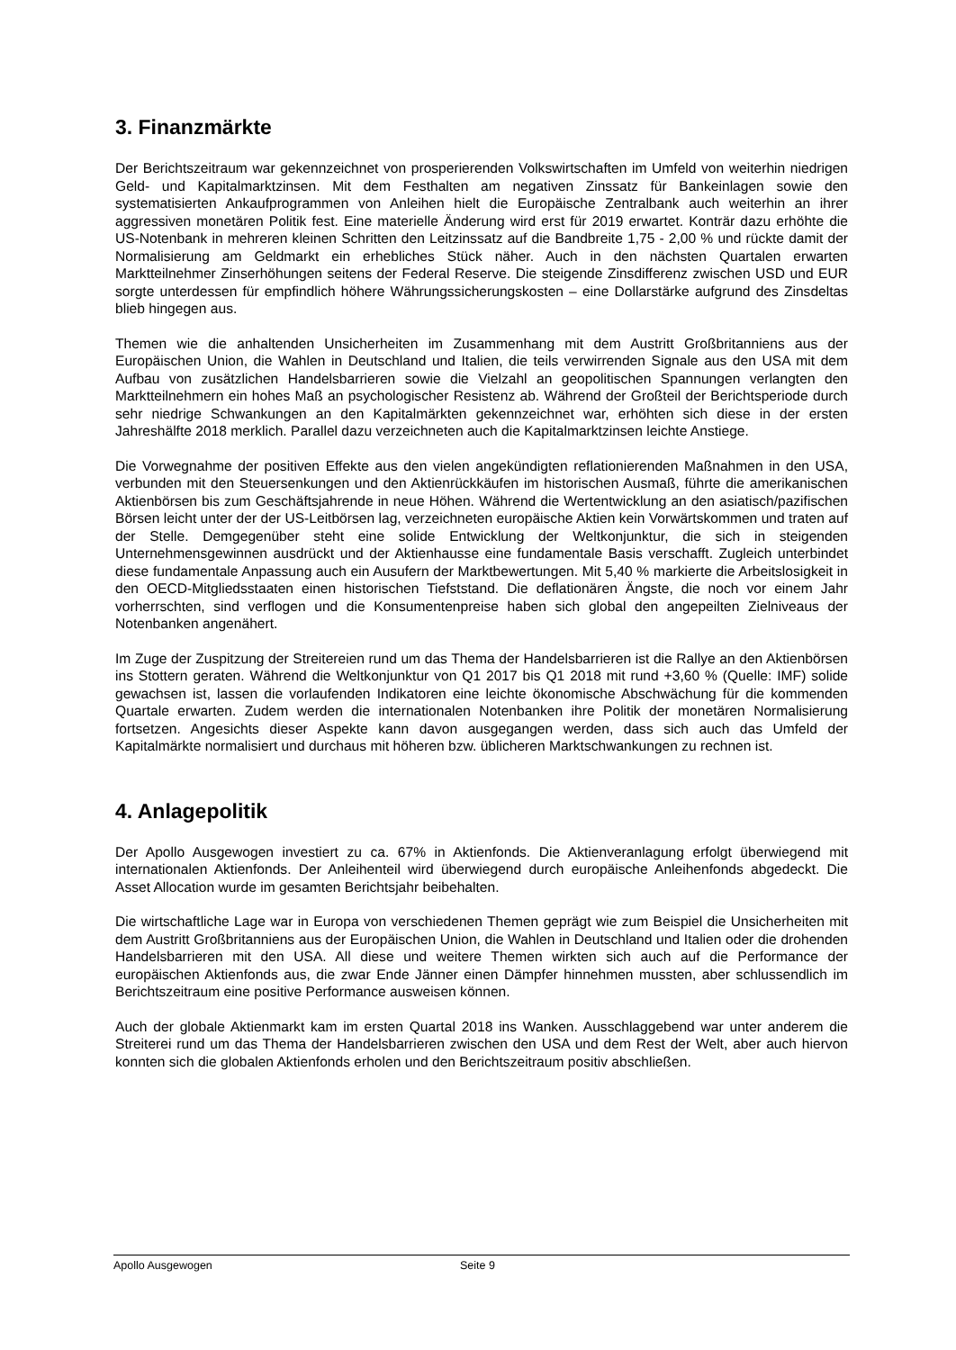3. Finanzmärkte
Der Berichtszeitraum war gekennzeichnet von prosperierenden Volkswirtschaften im Umfeld von weiterhin niedrigen Geld- und Kapitalmarktzinsen. Mit dem Festhalten am negativen Zinssatz für Bankeinlagen sowie den systematisierten Ankaufprogrammen von Anleihen hielt die Europäische Zentralbank auch weiterhin an ihrer aggressiven monetären Politik fest. Eine materielle Änderung wird erst für 2019 erwartet. Konträr dazu erhöhte die US-Notenbank in mehreren kleinen Schritten den Leitzinssatz auf die Bandbreite 1,75 - 2,00 % und rückte damit der Normalisierung am Geldmarkt ein erhebliches Stück näher. Auch in den nächsten Quartalen erwarten Marktteilnehmer Zinserhöhungen seitens der Federal Reserve. Die steigende Zinsdifferenz zwischen USD und EUR sorgte unterdessen für empfindlich höhere Währungssicherungskosten – eine Dollarstärke aufgrund des Zinsdeltas blieb hingegen aus.
Themen wie die anhaltenden Unsicherheiten im Zusammenhang mit dem Austritt Großbritanniens aus der Europäischen Union, die Wahlen in Deutschland und Italien, die teils verwirrenden Signale aus den USA mit dem Aufbau von zusätzlichen Handelsbarrieren sowie die Vielzahl an geopolitischen Spannungen verlangten den Marktteilnehmern ein hohes Maß an psychologischer Resistenz ab. Während der Großteil der Berichtsperiode durch sehr niedrige Schwankungen an den Kapitalmärkten gekennzeichnet war, erhöhten sich diese in der ersten Jahreshälfte 2018 merklich. Parallel dazu verzeichneten auch die Kapitalmarktzinsen leichte Anstiege.
Die Vorwegnahme der positiven Effekte aus den vielen angekündigten reflationierenden Maßnahmen in den USA, verbunden mit den Steuersenkungen und den Aktienrückkäufen im historischen Ausmaß, führte die amerikanischen Aktienbörsen bis zum Geschäftsjahrende in neue Höhen. Während die Wertentwicklung an den asiatisch/pazifischen Börsen leicht unter der der US-Leitbörsen lag, verzeichneten europäische Aktien kein Vorwärtskommen und traten auf der Stelle. Demgegenüber steht eine solide Entwicklung der Weltkonjunktur, die sich in steigenden Unternehmensgewinnen ausdrückt und der Aktienhausse eine fundamentale Basis verschafft. Zugleich unterbindet diese fundamentale Anpassung auch ein Ausufern der Marktbewertungen. Mit 5,40 % markierte die Arbeitslosigkeit in den OECD-Mitgliedsstaaten einen historischen Tiefststand. Die deflationären Ängste, die noch vor einem Jahr vorherrschten, sind verflogen und die Konsumentenpreise haben sich global den angepeilten Zielniveaus der Notenbanken angenähert.
Im Zuge der Zuspitzung der Streitereien rund um das Thema der Handelsbarrieren ist die Rallye an den Aktienbörsen ins Stottern geraten. Während die Weltkonjunktur von Q1 2017 bis Q1 2018 mit rund +3,60 % (Quelle: IMF) solide gewachsen ist, lassen die vorlaufenden Indikatoren eine leichte ökonomische Abschwächung für die kommenden Quartale erwarten. Zudem werden die internationalen Notenbanken ihre Politik der monetären Normalisierung fortsetzen. Angesichts dieser Aspekte kann davon ausgegangen werden, dass sich auch das Umfeld der Kapitalmärkte normalisiert und durchaus mit höheren bzw. üblicheren Marktschwankungen zu rechnen ist.
4. Anlagepolitik
Der Apollo Ausgewogen investiert zu ca. 67% in Aktienfonds. Die Aktienveranlagung erfolgt überwiegend mit internationalen Aktienfonds. Der Anleihenteil wird überwiegend durch europäische Anleihenfonds abgedeckt. Die Asset Allocation wurde im gesamten Berichtsjahr beibehalten.
Die wirtschaftliche Lage war in Europa von verschiedenen Themen geprägt wie zum Beispiel die Unsicherheiten mit dem Austritt Großbritanniens aus der Europäischen Union, die Wahlen in Deutschland und Italien oder die drohenden Handelsbarrieren mit den USA. All diese und weitere Themen wirkten sich auch auf die Performance der europäischen Aktienfonds aus, die zwar Ende Jänner einen Dämpfer hinnehmen mussten, aber schlussendlich im Berichtszeitraum eine positive Performance ausweisen können.
Auch der globale Aktienmarkt kam im ersten Quartal 2018 ins Wanken. Ausschlaggebend war unter anderem die Streiterei rund um das Thema der Handelsbarrieren zwischen den USA und dem Rest der Welt, aber auch hiervon konnten sich die globalen Aktienfonds erholen und den Berichtszeitraum positiv abschließen.
Apollo Ausgewogen Seite 9